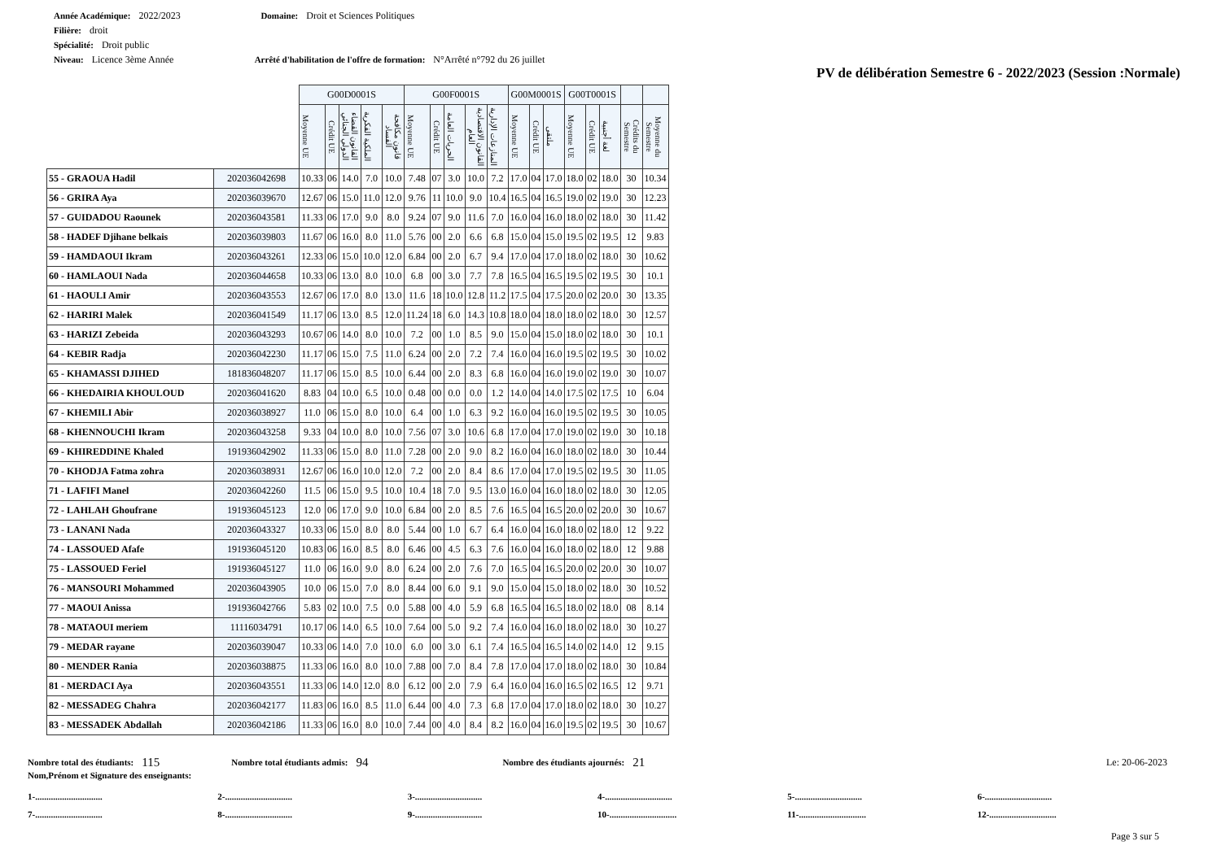Année Académique: 2022/2023 Domaine: Droit et Sciences Politiques
Filière: droit
Spécialité: Droit public
Niveau: Licence 3ème Année Arrêté d'habilitation de l'offre de formation: N°Arrêté n°792 du 26 juillet
PV de délibération Semestre 6 - 2022/2023 (Session :Normale)
| | | G00D0001S | | | | | G00F0001S | | | | | G00M0001S | | | G00T0001S | | | | |
| --- | --- | --- | --- | --- | --- | --- | --- | --- | --- | --- | --- | --- | --- | --- | --- | --- | --- | --- | --- |
| | | Moyenne UE | Crédit UE | القانون القضاء الدولي الجنائي | الملكية الفكرية | قانون مكافحة الفساد | Moyenne UE | Crédit UE | الحريات العامة | القانون الاقتصادية العام | المنازعات الإدارية | Moyenne UE | Crédit UE | ملتقى | Moyenne UE | Crédit UE | لغة أجنبية | Crédits du Semestre | Moyenne du Semestre |
| 55 - GRAOUA Hadil | 202036042698 | 10.33 | 06 | 14.0 | 7.0 | 10.0 | 7.48 | 07 | 3.0 | 10.0 | 7.2 | 17.0 | 04 | 17.0 | 18.0 | 02 | 18.0 | 30 | 10.34 |
| 56 - GRIRA Aya | 202036039670 | 12.67 | 06 | 15.0 | 11.0 | 12.0 | 9.76 | 11 | 10.0 | 9.0 | 10.4 | 16.5 | 04 | 16.5 | 19.0 | 02 | 19.0 | 30 | 12.23 |
| 57 - GUIDADOU Raounek | 202036043581 | 11.33 | 06 | 17.0 | 9.0 | 8.0 | 9.24 | 07 | 9.0 | 11.6 | 7.0 | 16.0 | 04 | 16.0 | 18.0 | 02 | 18.0 | 30 | 11.42 |
| 58 - HADEF Djihane belkais | 202036039803 | 11.67 | 06 | 16.0 | 8.0 | 11.0 | 5.76 | 00 | 2.0 | 6.6 | 6.8 | 15.0 | 04 | 15.0 | 19.5 | 02 | 19.5 | 12 | 9.83 |
| 59 - HAMDAOUI Ikram | 202036043261 | 12.33 | 06 | 15.0 | 10.0 | 12.0 | 6.84 | 00 | 2.0 | 6.7 | 9.4 | 17.0 | 04 | 17.0 | 18.0 | 02 | 18.0 | 30 | 10.62 |
| 60 - HAMLAOUI Nada | 202036044658 | 10.33 | 06 | 13.0 | 8.0 | 10.0 | 6.8 | 00 | 3.0 | 7.7 | 7.8 | 16.5 | 04 | 16.5 | 19.5 | 02 | 19.5 | 30 | 10.1 |
| 61 - HAOULI Amir | 202036043553 | 12.67 | 06 | 17.0 | 8.0 | 13.0 | 11.6 | 18 | 10.0 | 12.8 | 11.2 | 17.5 | 04 | 17.5 | 20.0 | 02 | 20.0 | 30 | 13.35 |
| 62 - HARIRI Malek | 202036041549 | 11.17 | 06 | 13.0 | 8.5 | 12.0 | 11.24 | 18 | 6.0 | 14.3 | 10.8 | 18.0 | 04 | 18.0 | 18.0 | 02 | 18.0 | 30 | 12.57 |
| 63 - HARIZI Zebeida | 202036043293 | 10.67 | 06 | 14.0 | 8.0 | 10.0 | 7.2 | 00 | 1.0 | 8.5 | 9.0 | 15.0 | 04 | 15.0 | 18.0 | 02 | 18.0 | 30 | 10.1 |
| 64 - KEBIR Radja | 202036042230 | 11.17 | 06 | 15.0 | 7.5 | 11.0 | 6.24 | 00 | 2.0 | 7.2 | 7.4 | 16.0 | 04 | 16.0 | 19.5 | 02 | 19.5 | 30 | 10.02 |
| 65 - KHAMASSI DJIHED | 181836048207 | 11.17 | 06 | 15.0 | 8.5 | 10.0 | 6.44 | 00 | 2.0 | 8.3 | 6.8 | 16.0 | 04 | 16.0 | 19.0 | 02 | 19.0 | 30 | 10.07 |
| 66 - KHEDAIRIA KHOULOUD | 202036041620 | 8.83 | 04 | 10.0 | 6.5 | 10.0 | 0.48 | 00 | 0.0 | 0.0 | 1.2 | 14.0 | 04 | 14.0 | 17.5 | 02 | 17.5 | 10 | 6.04 |
| 67 - KHEMILI Abir | 202036038927 | 11.0 | 06 | 15.0 | 8.0 | 10.0 | 6.4 | 00 | 1.0 | 6.3 | 9.2 | 16.0 | 04 | 16.0 | 19.5 | 02 | 19.5 | 30 | 10.05 |
| 68 - KHENNOUCHI Ikram | 202036043258 | 9.33 | 04 | 10.0 | 8.0 | 10.0 | 7.56 | 07 | 3.0 | 10.6 | 6.8 | 17.0 | 04 | 17.0 | 19.0 | 02 | 19.0 | 30 | 10.18 |
| 69 - KHIREDDINE Khaled | 191936042902 | 11.33 | 06 | 15.0 | 8.0 | 11.0 | 7.28 | 00 | 2.0 | 9.0 | 8.2 | 16.0 | 04 | 16.0 | 18.0 | 02 | 18.0 | 30 | 10.44 |
| 70 - KHODJA Fatma zohra | 202036038931 | 12.67 | 06 | 16.0 | 10.0 | 12.0 | 7.2 | 00 | 2.0 | 8.4 | 8.6 | 17.0 | 04 | 17.0 | 19.5 | 02 | 19.5 | 30 | 11.05 |
| 71 - LAFIFI Manel | 202036042260 | 11.5 | 06 | 15.0 | 9.5 | 10.0 | 10.4 | 18 | 7.0 | 9.5 | 13.0 | 16.0 | 04 | 16.0 | 18.0 | 02 | 18.0 | 30 | 12.05 |
| 72 - LAHLAH Ghoufrane | 191936045123 | 12.0 | 06 | 17.0 | 9.0 | 10.0 | 6.84 | 00 | 2.0 | 8.5 | 7.6 | 16.5 | 04 | 16.5 | 20.0 | 02 | 20.0 | 30 | 10.67 |
| 73 - LANANI Nada | 202036043327 | 10.33 | 06 | 15.0 | 8.0 | 8.0 | 5.44 | 00 | 1.0 | 6.7 | 6.4 | 16.0 | 04 | 16.0 | 18.0 | 02 | 18.0 | 12 | 9.22 |
| 74 - LASSOUED Afafe | 191936045120 | 10.83 | 06 | 16.0 | 8.5 | 8.0 | 6.46 | 00 | 4.5 | 6.3 | 7.6 | 16.0 | 04 | 16.0 | 18.0 | 02 | 18.0 | 12 | 9.88 |
| 75 - LASSOUED Feriel | 191936045127 | 11.0 | 06 | 16.0 | 9.0 | 8.0 | 6.24 | 00 | 2.0 | 7.6 | 7.0 | 16.5 | 04 | 16.5 | 20.0 | 02 | 20.0 | 30 | 10.07 |
| 76 - MANSOURI Mohammed | 202036043905 | 10.0 | 06 | 15.0 | 7.0 | 8.0 | 8.44 | 00 | 6.0 | 9.1 | 9.0 | 15.0 | 04 | 15.0 | 18.0 | 02 | 18.0 | 30 | 10.52 |
| 77 - MAOUI Anissa | 191936042766 | 5.83 | 02 | 10.0 | 7.5 | 0.0 | 5.88 | 00 | 4.0 | 5.9 | 6.8 | 16.5 | 04 | 16.5 | 18.0 | 02 | 18.0 | 08 | 8.14 |
| 78 - MATAOUI meriem | 11116034791 | 10.17 | 06 | 14.0 | 6.5 | 10.0 | 7.64 | 00 | 5.0 | 9.2 | 7.4 | 16.0 | 04 | 16.0 | 18.0 | 02 | 18.0 | 30 | 10.27 |
| 79 - MEDAR rayane | 202036039047 | 10.33 | 06 | 14.0 | 7.0 | 10.0 | 6.0 | 00 | 3.0 | 6.1 | 7.4 | 16.5 | 04 | 16.5 | 14.0 | 02 | 14.0 | 12 | 9.15 |
| 80 - MENDER Rania | 202036038875 | 11.33 | 06 | 16.0 | 8.0 | 10.0 | 7.88 | 00 | 7.0 | 8.4 | 7.8 | 17.0 | 04 | 17.0 | 18.0 | 02 | 18.0 | 30 | 10.84 |
| 81 - MERDACI Aya | 202036043551 | 11.33 | 06 | 14.0 | 12.0 | 8.0 | 6.12 | 00 | 2.0 | 7.9 | 6.4 | 16.0 | 04 | 16.0 | 16.5 | 02 | 16.5 | 12 | 9.71 |
| 82 - MESSADEG Chahra | 202036042177 | 11.83 | 06 | 16.0 | 8.5 | 11.0 | 6.44 | 00 | 4.0 | 7.3 | 6.8 | 17.0 | 04 | 17.0 | 18.0 | 02 | 18.0 | 30 | 10.27 |
| 83 - MESSADEK Abdallah | 202036042186 | 11.33 | 06 | 16.0 | 8.0 | 10.0 | 7.44 | 00 | 4.0 | 8.4 | 8.2 | 16.0 | 04 | 16.0 | 19.5 | 02 | 19.5 | 30 | 10.67 |
Nombre total des étudiants: 115 Nombre total étudiants admis: 94 Nombre des étudiants ajournés: 21 Le: 20-06-2023
Nom,Prénom et Signature des enseignants:
1-.............................. 2-.............................. 3-.............................. 4-.............................. 5-.............................. 6-.............................. 7-.............................. 8-.............................. 9-.............................. 10-.............................. 11-.............................. 12-..............................
Page 3 sur 5